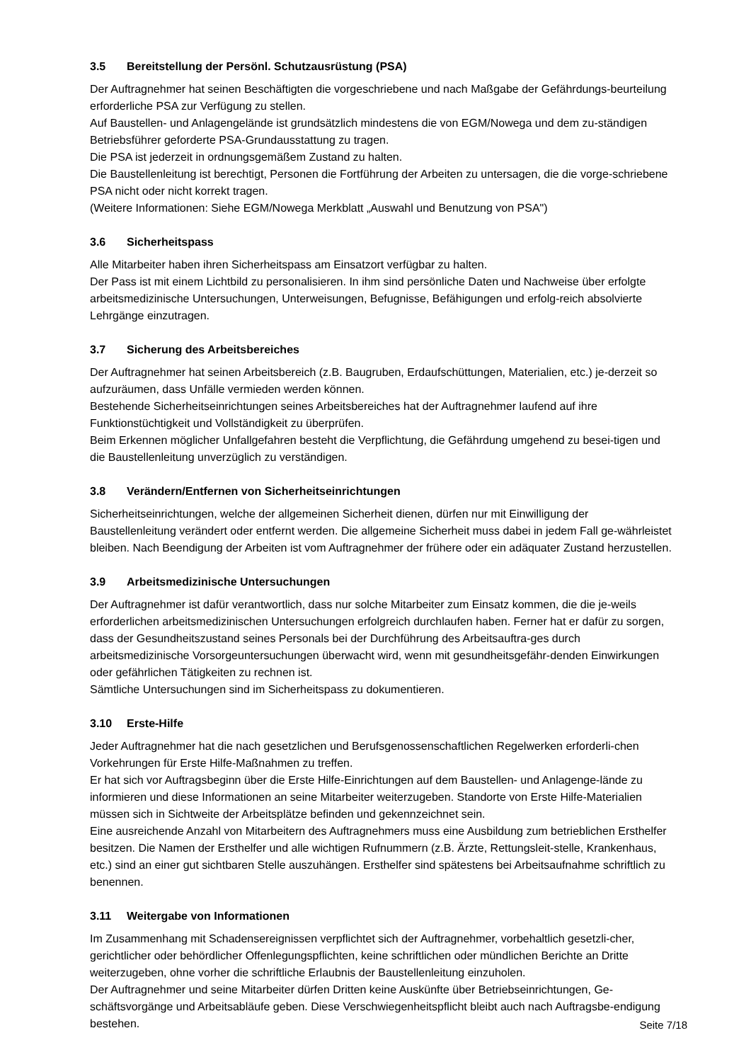3.5 Bereitstellung der Persönl. Schutzausrüstung (PSA)
Der Auftragnehmer hat seinen Beschäftigten die vorgeschriebene und nach Maßgabe der Gefährdungs-beurteilung erforderliche PSA zur Verfügung zu stellen.
Auf Baustellen- und Anlagengelände ist grundsätzlich mindestens die von EGM/Nowega und dem zu-ständigen Betriebsführer geforderte PSA-Grundausstattung zu tragen.
Die PSA ist jederzeit in ordnungsgemäßem Zustand zu halten.
Die Baustellenleitung ist berechtigt, Personen die Fortführung der Arbeiten zu untersagen, die die vorge-schriebene PSA nicht oder nicht korrekt tragen.
(Weitere Informationen: Siehe EGM/Nowega Merkblatt „Auswahl und Benutzung von PSA")
3.6 Sicherheitspass
Alle Mitarbeiter haben ihren Sicherheitspass am Einsatzort verfügbar zu halten.
Der Pass ist mit einem Lichtbild zu personalisieren. In ihm sind persönliche Daten und Nachweise über erfolgte arbeitsmedizinische Untersuchungen, Unterweisungen, Befugnisse, Befähigungen und erfolg-reich absolvierte Lehrgänge einzutragen.
3.7 Sicherung des Arbeitsbereiches
Der Auftragnehmer hat seinen Arbeitsbereich (z.B. Baugruben, Erdaufschüttungen, Materialien, etc.) je-derzeit so aufzuräumen, dass Unfälle vermieden werden können.
Bestehende Sicherheitseinrichtungen seines Arbeitsbereiches hat der Auftragnehmer laufend auf ihre Funktionstüchtigkeit und Vollständigkeit zu überprüfen.
Beim Erkennen möglicher Unfallgefahren besteht die Verpflichtung, die Gefährdung umgehend zu besei-tigen und die Baustellenleitung unverzüglich zu verständigen.
3.8 Verändern/Entfernen von Sicherheitseinrichtungen
Sicherheitseinrichtungen, welche der allgemeinen Sicherheit dienen, dürfen nur mit Einwilligung der Baustellenleitung verändert oder entfernt werden. Die allgemeine Sicherheit muss dabei in jedem Fall ge-währleistet bleiben. Nach Beendigung der Arbeiten ist vom Auftragnehmer der frühere oder ein adäquater Zustand herzustellen.
3.9 Arbeitsmedizinische Untersuchungen
Der Auftragnehmer ist dafür verantwortlich, dass nur solche Mitarbeiter zum Einsatz kommen, die die je-weils erforderlichen arbeitsmedizinischen Untersuchungen erfolgreich durchlaufen haben. Ferner hat er dafür zu sorgen, dass der Gesundheitszustand seines Personals bei der Durchführung des Arbeitsauftra-ges durch arbeitsmedizinische Vorsorgeuntersuchungen überwacht wird, wenn mit gesundheitsgefähr-denden Einwirkungen oder gefährlichen Tätigkeiten zu rechnen ist.
Sämtliche Untersuchungen sind im Sicherheitspass zu dokumentieren.
3.10 Erste-Hilfe
Jeder Auftragnehmer hat die nach gesetzlichen und Berufsgenossenschaftlichen Regelwerken erforderli-chen Vorkehrungen für Erste Hilfe-Maßnahmen zu treffen.
Er hat sich vor Auftragsbeginn über die Erste Hilfe-Einrichtungen auf dem Baustellen- und Anlagenge-lände zu informieren und diese Informationen an seine Mitarbeiter weiterzugeben. Standorte von Erste Hilfe-Materialien müssen sich in Sichtweite der Arbeitsplätze befinden und gekennzeichnet sein.
Eine ausreichende Anzahl von Mitarbeitern des Auftragnehmers muss eine Ausbildung zum betrieblichen Ersthelfer besitzen. Die Namen der Ersthelfer und alle wichtigen Rufnummern (z.B. Ärzte, Rettungsleit-stelle, Krankenhaus, etc.) sind an einer gut sichtbaren Stelle auszuhängen. Ersthelfer sind spätestens bei Arbeitsaufnahme schriftlich zu benennen.
3.11 Weitergabe von Informationen
Im Zusammenhang mit Schadensereignissen verpflichtet sich der Auftragnehmer, vorbehaltlich gesetzli-cher, gerichtlicher oder behördlicher Offenlegungspflichten, keine schriftlichen oder mündlichen Berichte an Dritte weiterzugeben, ohne vorher die schriftliche Erlaubnis der Baustellenleitung einzuholen.
Der Auftragnehmer und seine Mitarbeiter dürfen Dritten keine Auskünfte über Betriebseinrichtungen, Ge-schäftsvorgänge und Arbeitsabläufe geben. Diese Verschwiegenheitspflicht bleibt auch nach Auftragsbe-endigung bestehen.
Seite 7/18